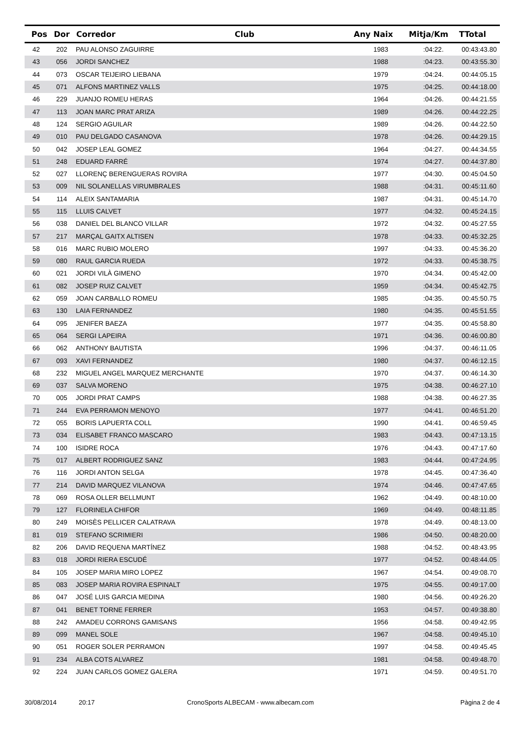| Pos | Dor | Corredor | Club | Any Naix | Mitja/Km | TTotal |
| --- | --- | --- | --- | --- | --- | --- |
| 42 | 202 | PAU ALONSO ZAGUIRRE | | 1983 | :04:22. | 00:43:43.80 |
| 43 | 056 | JORDI SANCHEZ | | 1988 | :04:23. | 00:43:55.30 |
| 44 | 073 | OSCAR TEIJEIRO LIEBANA | | 1979 | :04:24. | 00:44:05.15 |
| 45 | 071 | ALFONS MARTINEZ VALLS | | 1975 | :04:25. | 00:44:18.00 |
| 46 | 229 | JUANJO ROMEU HERAS | | 1964 | :04:26. | 00:44:21.55 |
| 47 | 113 | JOAN MARC PRAT ARIZA | | 1989 | :04:26. | 00:44:22.25 |
| 48 | 124 | SERGIO AGUILAR | | 1989 | :04:26. | 00:44:22.50 |
| 49 | 010 | PAU DELGADO CASANOVA | | 1978 | :04:26. | 00:44:29.15 |
| 50 | 042 | JOSEP LEAL GOMEZ | | 1964 | :04:27. | 00:44:34.55 |
| 51 | 248 | EDUARD FARRÉ | | 1974 | :04:27. | 00:44:37.80 |
| 52 | 027 | LLORENÇ BERENGUERAS ROVIRA | | 1977 | :04:30. | 00:45:04.50 |
| 53 | 009 | NIL SOLANELLAS VIRUMBRALES | | 1988 | :04:31. | 00:45:11.60 |
| 54 | 114 | ALEIX SANTAMARIA | | 1987 | :04:31. | 00:45:14.70 |
| 55 | 115 | LLUIS CALVET | | 1977 | :04:32. | 00:45:24.15 |
| 56 | 038 | DANIEL DEL BLANCO VILLAR | | 1972 | :04:32. | 00:45:27.55 |
| 57 | 217 | MARÇAL GAITX ALTISEN | | 1978 | :04:33. | 00:45:32.25 |
| 58 | 016 | MARC RUBIO MOLERO | | 1997 | :04:33. | 00:45:36.20 |
| 59 | 080 | RAUL GARCIA RUEDA | | 1972 | :04:33. | 00:45:38.75 |
| 60 | 021 | JORDI VILÀ GIMENO | | 1970 | :04:34. | 00:45:42.00 |
| 61 | 082 | JOSEP RUIZ CALVET | | 1959 | :04:34. | 00:45:42.75 |
| 62 | 059 | JOAN CARBALLO ROMEU | | 1985 | :04:35. | 00:45:50.75 |
| 63 | 130 | LAIA FERNANDEZ | | 1980 | :04:35. | 00:45:51.55 |
| 64 | 095 | JENIFER BAEZA | | 1977 | :04:35. | 00:45:58.80 |
| 65 | 064 | SERGI LAPEIRA | | 1971 | :04:36. | 00:46:00.80 |
| 66 | 062 | ANTHONY BAUTISTA | | 1996 | :04:37. | 00:46:11.05 |
| 67 | 093 | XAVI FERNANDEZ | | 1980 | :04:37. | 00:46:12.15 |
| 68 | 232 | MIGUEL ANGEL MARQUEZ MERCHANTE | | 1970 | :04:37. | 00:46:14.30 |
| 69 | 037 | SALVA MORENO | | 1975 | :04:38. | 00:46:27.10 |
| 70 | 005 | JORDI PRAT CAMPS | | 1988 | :04:38. | 00:46:27.35 |
| 71 | 244 | EVA PERRAMON MENOYO | | 1977 | :04:41. | 00:46:51.20 |
| 72 | 055 | BORIS LAPUERTA COLL | | 1990 | :04:41. | 00:46:59.45 |
| 73 | 034 | ELISABET FRANCO MASCARO | | 1983 | :04:43. | 00:47:13.15 |
| 74 | 100 | ISIDRE ROCA | | 1976 | :04:43. | 00:47:17.60 |
| 75 | 017 | ALBERT RODRIGUEZ SANZ | | 1983 | :04:44. | 00:47:24.95 |
| 76 | 116 | JORDI ANTON SELGA | | 1978 | :04:45. | 00:47:36.40 |
| 77 | 214 | DAVID MARQUEZ VILANOVA | | 1974 | :04:46. | 00:47:47.65 |
| 78 | 069 | ROSA OLLER BELLMUNT | | 1962 | :04:49. | 00:48:10.00 |
| 79 | 127 | FLORINELA CHIFOR | | 1969 | :04:49. | 00:48:11.85 |
| 80 | 249 | MOISÈS PELLICER CALATRAVA | | 1978 | :04:49. | 00:48:13.00 |
| 81 | 019 | STEFANO SCRIMIERI | | 1986 | :04:50. | 00:48:20.00 |
| 82 | 206 | DAVID REQUENA MARTÍNEZ | | 1988 | :04:52. | 00:48:43.95 |
| 83 | 018 | JORDI RIERA ESCUDÉ | | 1977 | :04:52. | 00:48:44.05 |
| 84 | 105 | JOSEP MARIA MIRO LOPEZ | | 1967 | :04:54. | 00:49:08.70 |
| 85 | 083 | JOSEP MARIA ROVIRA ESPINALT | | 1975 | :04:55. | 00:49:17.00 |
| 86 | 047 | JOSÉ LUIS GARCIA MEDINA | | 1980 | :04:56. | 00:49:26.20 |
| 87 | 041 | BENET TORNE FERRER | | 1953 | :04:57. | 00:49:38.80 |
| 88 | 242 | AMADEU CORRONS GAMISANS | | 1956 | :04:58. | 00:49:42.95 |
| 89 | 099 | MANEL SOLE | | 1967 | :04:58. | 00:49:45.10 |
| 90 | 051 | ROGER SOLER PERRAMON | | 1997 | :04:58. | 00:49:45.45 |
| 91 | 234 | ALBA COTS ALVAREZ | | 1981 | :04:58. | 00:49:48.70 |
| 92 | 224 | JUAN CARLOS GOMEZ GALERA | | 1971 | :04:59. | 00:49:51.70 |
30/08/2014 20:17 CronoSports ALBECAM - www.albecam.com Pàgina 2 de 4